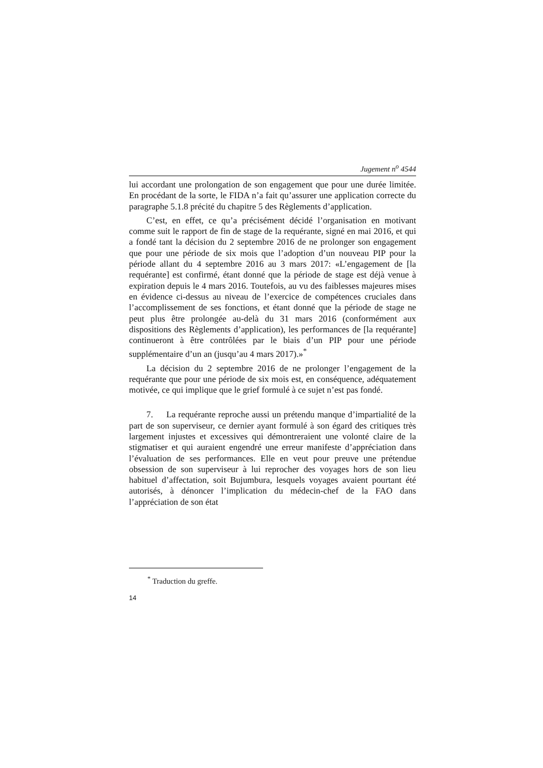Jugement n<sup>o</sup> 4544
lui accordant une prolongation de son engagement que pour une durée limitée. En procédant de la sorte, le FIDA n’a fait qu’assurer une application correcte du paragraphe 5.1.8 précité du chapitre 5 des Règlements d’application.
C’est, en effet, ce qu’a précisément décidé l’organisation en motivant comme suit le rapport de fin de stage de la requérante, signé en mai 2016, et qui a fondé tant la décision du 2 septembre 2016 de ne prolonger son engagement que pour une période de six mois que l’adoption d’un nouveau PIP pour la période allant du 4 septembre 2016 au 3 mars 2017: «L’engagement de [la requérante] est confirmé, étant donné que la période de stage est déjà venue à expiration depuis le 4 mars 2016. Toutefois, au vu des faiblesses majeures mises en évidence ci-dessus au niveau de l’exercice de compétences cruciales dans l’accomplissement de ses fonctions, et étant donné que la période de stage ne peut plus être prolongée au-delà du 31 mars 2016 (conformément aux dispositions des Règlements d’application), les performances de [la requérante] continueront à être contrôlées par le biais d’un PIP pour une période supplémentaire d’un an (jusqu’au 4 mars 2017).»<sup>*</sup>
La décision du 2 septembre 2016 de ne prolonger l’engagement de la requérante que pour une période de six mois est, en conséquence, adéquatement motivée, ce qui implique que le grief formulé à ce sujet n’est pas fondé.
7. La requérante reproche aussi un prétendu manque d’impartialité de la part de son superviseur, ce dernier ayant formulé à son égard des critiques très largement injustes et excessives qui démontreraient une volonté claire de la stigmatiser et qui auraient engendré une erreur manifeste d’appréciation dans l’évaluation de ses performances. Elle en veut pour preuve une prétendue obsession de son superviseur à lui reprocher des voyages hors de son lieu habituel d’affectation, soit Bujumbura, lesquels voyages avaient pourtant été autorisés, à dénoncer l’implication du médecin-chef de la FAO dans l’appréciation de son état
<sup>*</sup> Traduction du greffe.
14